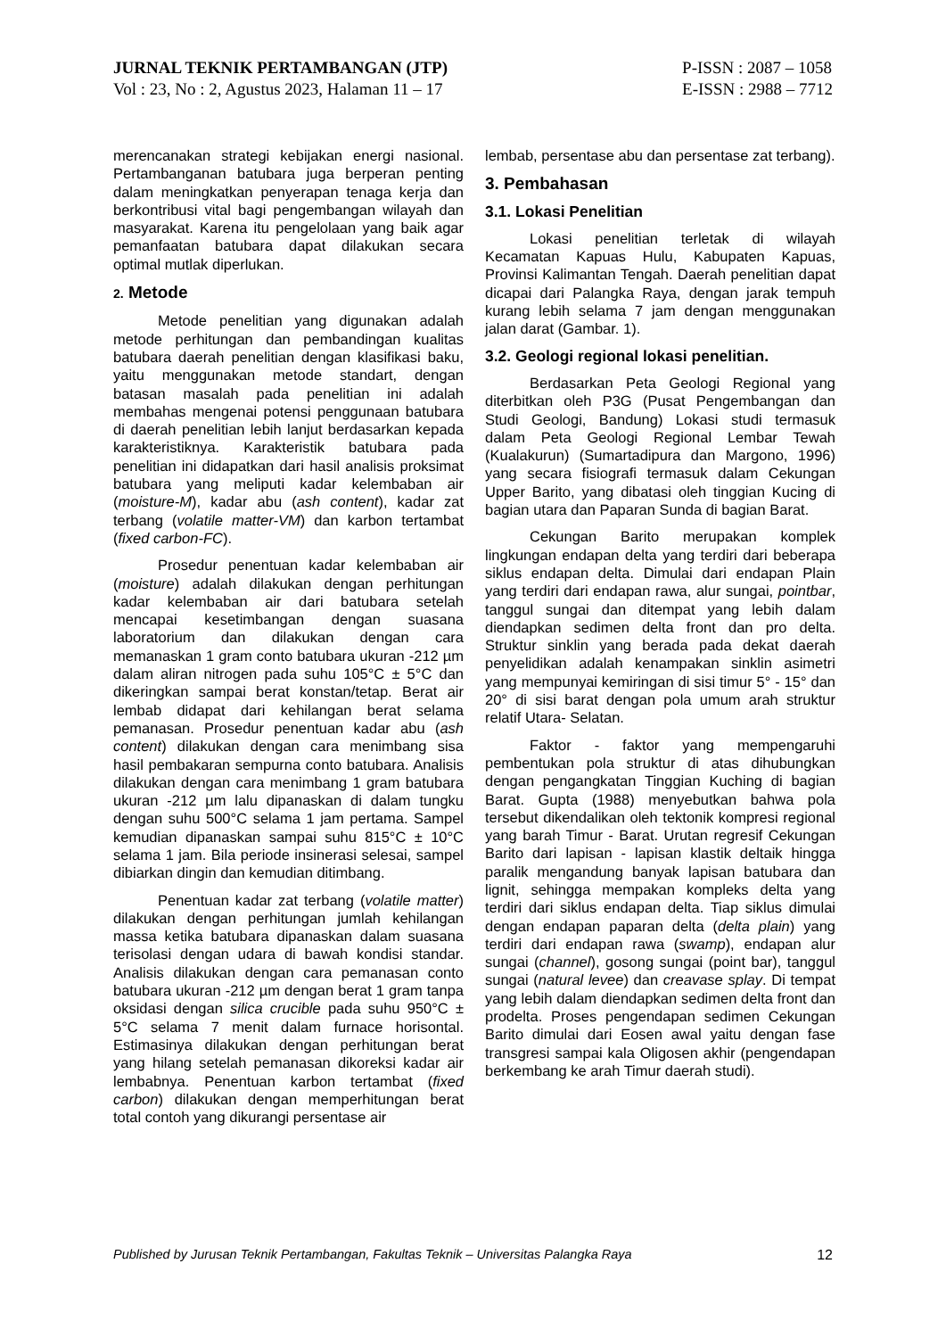JURNAL TEKNIK PERTAMBANGAN (JTP)
Vol : 23, No : 2, Agustus 2023, Halaman 11 – 17
P-ISSN : 2087 – 1058
E-ISSN : 2988 – 7712
merencanakan strategi kebijakan energi nasional. Pertambanganan batubara juga berperan penting dalam meningkatkan penyerapan tenaga kerja dan berkontribusi vital bagi pengembangan wilayah dan masyarakat. Karena itu pengelolaan yang baik agar pemanfaatan batubara dapat dilakukan secara optimal mutlak diperlukan.
2. Metode
Metode penelitian yang digunakan adalah metode perhitungan dan pembandingan kualitas batubara daerah penelitian dengan klasifikasi baku, yaitu menggunakan metode standart, dengan batasan masalah pada penelitian ini adalah membahas mengenai potensi penggunaan batubara di daerah penelitian lebih lanjut berdasarkan kepada karakteristiknya. Karakteristik batubara pada penelitian ini didapatkan dari hasil analisis proksimat batubara yang meliputi kadar kelembaban air (moisture-M), kadar abu (ash content), kadar zat terbang (volatile matter-VM) dan karbon tertambat (fixed carbon-FC).
Prosedur penentuan kadar kelembaban air (moisture) adalah dilakukan dengan perhitungan kadar kelembaban air dari batubara setelah mencapai kesetimbangan dengan suasana laboratorium dan dilakukan dengan cara memanaskan 1 gram conto batubara ukuran -212 µm dalam aliran nitrogen pada suhu 105°C ± 5°C dan dikeringkan sampai berat konstan/tetap. Berat air lembab didapat dari kehilangan berat selama pemanasan. Prosedur penentuan kadar abu (ash content) dilakukan dengan cara menimbang sisa hasil pembakaran sempurna conto batubara. Analisis dilakukan dengan cara menimbang 1 gram batubara ukuran -212 µm lalu dipanaskan di dalam tungku dengan suhu 500°C selama 1 jam pertama. Sampel kemudian dipanaskan sampai suhu 815°C ± 10°C selama 1 jam. Bila periode insinerasi selesai, sampel dibiarkan dingin dan kemudian ditimbang.
Penentuan kadar zat terbang (volatile matter) dilakukan dengan perhitungan jumlah kehilangan massa ketika batubara dipanaskan dalam suasana terisolasi dengan udara di bawah kondisi standar. Analisis dilakukan dengan cara pemanasan conto batubara ukuran -212 µm dengan berat 1 gram tanpa oksidasi dengan silica crucible pada suhu 950°C ± 5°C selama 7 menit dalam furnace horisontal. Estimasinya dilakukan dengan perhitungan berat yang hilang setelah pemanasan dikoreksi kadar air lembabnya. Penentuan karbon tertambat (fixed carbon) dilakukan dengan memperhitungan berat total contoh yang dikurangi persentase air
lembab, persentase abu dan persentase zat terbang).
3. Pembahasan
3.1. Lokasi Penelitian
Lokasi penelitian terletak di wilayah Kecamatan Kapuas Hulu, Kabupaten Kapuas, Provinsi Kalimantan Tengah. Daerah penelitian dapat dicapai dari Palangka Raya, dengan jarak tempuh kurang lebih selama 7 jam dengan menggunakan jalan darat (Gambar. 1).
3.2. Geologi regional lokasi penelitian.
Berdasarkan Peta Geologi Regional yang diterbitkan oleh P3G (Pusat Pengembangan dan Studi Geologi, Bandung) Lokasi studi termasuk dalam Peta Geologi Regional Lembar Tewah (Kualakurun) (Sumartadipura dan Margono, 1996) yang secara fisiografi termasuk dalam Cekungan Upper Barito, yang dibatasi oleh tinggian Kucing di bagian utara dan Paparan Sunda di bagian Barat.
Cekungan Barito merupakan komplek lingkungan endapan delta yang terdiri dari beberapa siklus endapan delta. Dimulai dari endapan Plain yang terdiri dari endapan rawa, alur sungai, pointbar, tanggul sungai dan ditempat yang lebih dalam diendapkan sedimen delta front dan pro delta. Struktur sinklin yang berada pada dekat daerah penyelidikan adalah kenampakan sinklin asimetri yang mempunyai kemiringan di sisi timur 5° - 15° dan 20° di sisi barat dengan pola umum arah struktur relatif Utara- Selatan.
Faktor - faktor yang mempengaruhi pembentukan pola struktur di atas dihubungkan dengan pengangkatan Tinggian Kuching di bagian Barat. Gupta (1988) menyebutkan bahwa pola tersebut dikendalikan oleh tektonik kompresi regional yang barah Timur - Barat. Urutan regresif Cekungan Barito dari lapisan - lapisan klastik deltaik hingga paralik mengandung banyak lapisan batubara dan lignit, sehingga mempakan kompleks delta yang terdiri dari siklus endapan delta. Tiap siklus dimulai dengan endapan paparan delta (delta plain) yang terdiri dari endapan rawa (swamp), endapan alur sungai (channel), gosong sungai (point bar), tanggul sungai (natural levee) dan creavase splay. Di tempat yang lebih dalam diendapkan sedimen delta front dan prodelta. Proses pengendapan sedimen Cekungan Barito dimulai dari Eosen awal yaitu dengan fase transgresi sampai kala Oligosen akhir (pengendapan berkembang ke arah Timur daerah studi).
Published by Jurusan Teknik Pertambangan, Fakultas Teknik – Universitas Palangka Raya 12